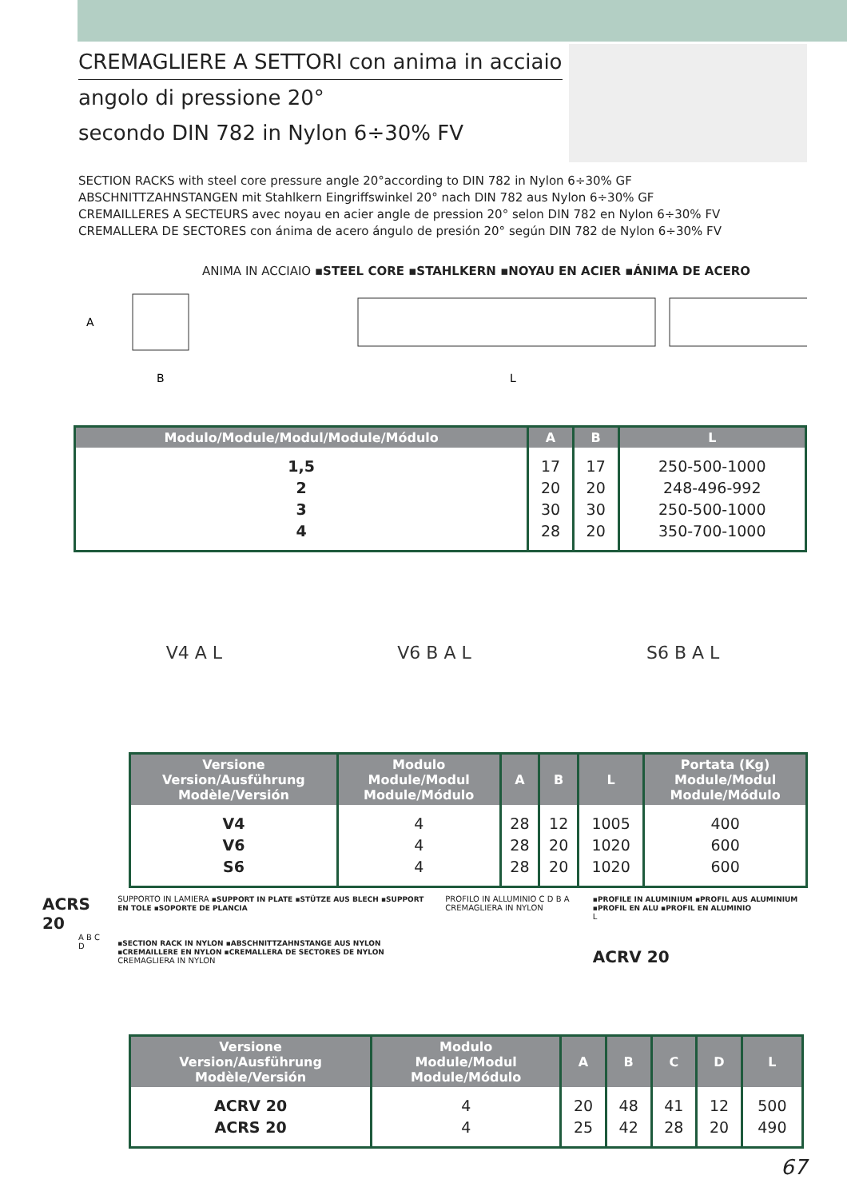CREMAGLIERE A SETTORI con anima in acciaio
angolo di pressione 20°
secondo DIN 782 in Nylon 6÷30% FV
SECTION RACKS with steel core pressure angle 20°according to DIN 782 in Nylon 6÷30% GF
ABSCHNITTZAHNSTANGEN mit Stahlkern Eingriffswinkel 20° nach DIN 782 aus Nylon 6÷30% GF
CREMAILLERES A SECTEURS avec noyau en acier angle de pression 20° selon DIN 782 en Nylon 6÷30% FV
CREMALLERA DE SECTORES con ánima de acero ángulo de presión 20° según DIN 782 de Nylon 6÷30% FV
ANIMA IN ACCIAIO ▪STEEL CORE ▪STAHLKERN ▪NOYAU EN ACIER ▪ÁNIMA DE ACERO
A
B
L
| Modulo/Module/Modul/Module/Módulo | A | B | L |
| --- | --- | --- | --- |
| 1,5 2 3 4 | 17 20 30 28 | 17 20 30 20 | 250-500-1000 248-496-992 250-500-1000 350-700-1000 |
V4 A L V6 B A L S6 B A L
| Versione Version/Ausführung Modèle/Versión | Modulo Module/Modul Module/Módulo | A | B | L | Portata (Kg) Module/Modul Module/Módulo |
| --- | --- | --- | --- | --- | --- |
| V4 V6 S6 | 4 4 4 | 28 28 28 | 12 20 20 | 1005 1020 1020 | 400 600 600 |
ACRS 20
A B C D
SUPPORTO IN LAMIERA ▪SUPPORT IN PLATE ▪STÜTZE AUS BLECH ▪SUPPORT EN TOLE ▪SOPORTE DE PLANCIA
▪SECTION RACK IN NYLON ▪ABSCHNITTZAHNSTANGE AUS NYLON ▪CREMAILLERE EN NYLON ▪CREMALLERA DE SECTORES DE NYLON
CREMAGLIERA IN NYLON
PROFILO IN ALLUMINIO C D B A CREMAGLIERA IN NYLON
▪PROFILE IN ALUMINIUM ▪PROFIL AUS ALUMINIUM ▪PROFIL EN ALU ▪PROFIL EN ALUMINIO
L
ACRV 20
| Versione Version/Ausführung Modèle/Versión | Modulo Module/Modul Module/Módulo | A | B | C | D | L |
| --- | --- | --- | --- | --- | --- | --- |
| ACRV 20 ACRS 20 | 4 4 | 20 25 | 48 42 | 41 28 | 12 20 | 500 490 |
67